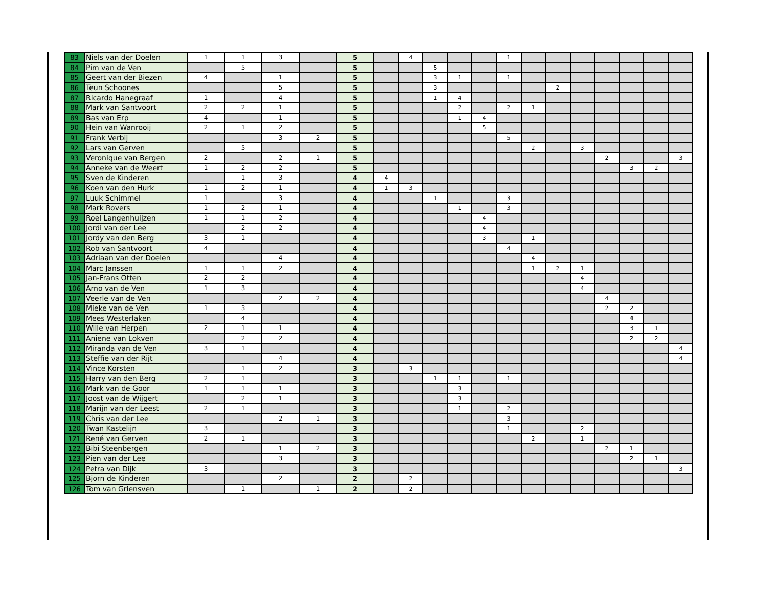| 83 | Niels van der Doelen | 1 | 1 | 3 | | 5 | | 4 | | | | 1 | | | | | | | |
| 84 | Pim van de Ven | | 5 | | | 5 | | | 5 | | | | | | | | | | |
| 85 | Geert van der Biezen | 4 | | 1 | | 5 | | | 3 | 1 | | 1 | | | | | | | |
| 86 | Teun Schoones | | | 5 | | 5 | | | 3 | | | | | 2 | | | | | |
| 87 | Ricardo Hanegraaf | 1 | | 4 | | 5 | | | 1 | 4 | | | | | | | | | |
| 88 | Mark van Santvoort | 2 | 2 | 1 | | 5 | | | | 2 | | 2 | 1 | | | | | | |
| 89 | Bas van Erp | 4 | | 1 | | 5 | | | | 1 | 4 | | | | | | | | |
| 90 | Hein van Wanrooij | 2 | 1 | 2 | | 5 | | | | | 5 | | | | | | | | |
| 91 | Frank Verbij | | | 3 | 2 | 5 | | | | | | 5 | | | | | | | |
| 92 | Lars van Gerven | | 5 | | | 5 | | | | | | | 2 | | 3 | | | | |
| 93 | Veronique van Bergen | 2 | | 2 | 1 | 5 | | | | | | | | | | 2 | | | 3 |
| 94 | Anneke van de Weert | 1 | 2 | 2 | | 5 | | | | | | | | | | | 3 | 2 | |
| 95 | Sven de Kinderen | | 1 | 3 | | 4 | 4 | | | | | | | | | | | | |
| 96 | Koen van den Hurk | 1 | 2 | 1 | | 4 | 1 | 3 | | | | | | | | | | | |
| 97 | Luuk Schimmel | 1 | | 3 | | 4 | | | 1 | | | 3 | | | | | | | |
| 98 | Mark Rovers | 1 | 2 | 1 | | 4 | | | | 1 | | 3 | | | | | | | |
| 99 | Roel Langenhuijzen | 1 | 1 | 2 | | 4 | | | | | 4 | | | | | | | | |
| 100 | Jordi van der Lee | | 2 | 2 | | 4 | | | | | 4 | | | | | | | | |
| 101 | Jordy van den Berg | 3 | 1 | | | 4 | | | | | 3 | | 1 | | | | | | |
| 102 | Rob van Santvoort | 4 | | | | 4 | | | | | | 4 | | | | | | | |
| 103 | Adriaan van der Doelen | | | 4 | | 4 | | | | | | | 4 | | | | | | |
| 104 | Marc Janssen | 1 | 1 | 2 | | 4 | | | | | | | 1 | 2 | 1 | | | | |
| 105 | Jan-Frans Otten | 2 | 2 | | | 4 | | | | | | | | | 4 | | | | |
| 106 | Arno van de Ven | 1 | 3 | | | 4 | | | | | | | | | 4 | | | | |
| 107 | Veerle van de Ven | | | 2 | 2 | 4 | | | | | | | | | | 4 | | | |
| 108 | Mieke van de Ven | 1 | 3 | | | 4 | | | | | | | | | | 2 | 2 | | |
| 109 | Mees Westerlaken | | 4 | | | 4 | | | | | | | | | | | 4 | | |
| 110 | Wille van Herpen | 2 | 1 | 1 | | 4 | | | | | | | | | | | 3 | 1 | |
| 111 | Aniene van Lokven | | 2 | 2 | | 4 | | | | | | | | | | | 2 | 2 | |
| 112 | Miranda van de Ven | 3 | 1 | | | 4 | | | | | | | | | | | | | 4 |
| 113 | Steffie van der Rijt | | | 4 | | 4 | | | | | | | | | | | | | 4 |
| 114 | Vince Korsten | | 1 | 2 | | 3 | | 3 | | | | | | | | | | | |
| 115 | Harry van den Berg | 2 | 1 | | | 3 | | | 1 | 1 | | 1 | | | | | | | |
| 116 | Mark van de Goor | 1 | 1 | 1 | | 3 | | | | 3 | | | | | | | | | |
| 117 | Joost van de Wijgert | | 2 | 1 | | 3 | | | | 3 | | | | | | | | | |
| 118 | Marijn van der Leest | 2 | 1 | | | 3 | | | | 1 | | 2 | | | | | | | |
| 119 | Chris van der Lee | | | 2 | 1 | 3 | | | | | | 3 | | | | | | | |
| 120 | Twan Kastelijn | 3 | | | | 3 | | | | | | 1 | | | 2 | | | | |
| 121 | René van Gerven | 2 | 1 | | | 3 | | | | | | | 2 | | 1 | | | | |
| 122 | Bibi Steenbergen | | | 1 | 2 | 3 | | | | | | | | | | 2 | 1 | | |
| 123 | Pien van der Lee | | | 3 | | 3 | | | | | | | | | | | 2 | 1 | |
| 124 | Petra van Dijk | 3 | | | | 3 | | | | | | | | | | | | | 3 |
| 125 | Bjorn de Kinderen | | | 2 | | 2 | | 2 | | | | | | | | | | | |
| 126 | Tom van Griensven | | 1 | | 1 | 2 | | 2 | | | | | | | | | | | |